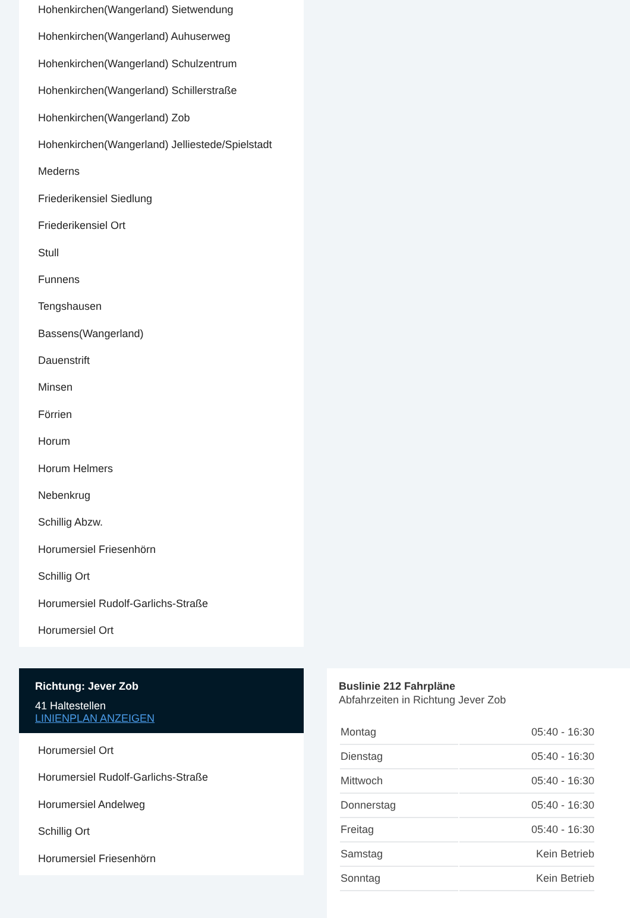Hohenkirchen(Wangerland) Sietwendung
Hohenkirchen(Wangerland) Auhuserweg
Hohenkirchen(Wangerland) Schulzentrum
Hohenkirchen(Wangerland) Schillerstraße
Hohenkirchen(Wangerland) Zob
Hohenkirchen(Wangerland) Jelliestede/Spielstadt
Mederns
Friederikensiel Siedlung
Friederikensiel Ort
Stull
Funnens
Tengshausen
Bassens(Wangerland)
Dauenstrift
Minsen
Förrien
Horum
Horum Helmers
Nebenkrug
Schillig Abzw.
Horumersiel Friesenhörn
Schillig Ort
Horumersiel Rudolf-Garlichs-Straße
Horumersiel Ort
Richtung: Jever Zob
41 Haltestellen
LINIENPLAN ANZEIGEN
Horumersiel Ort
Horumersiel Rudolf-Garlichs-Straße
Horumersiel Andelweg
Schillig Ort
Horumersiel Friesenhörn
Buslinie 212 Fahrpläne
Abfahrzeiten in Richtung Jever Zob
| Montag | 05:40 - 16:30 |
| Dienstag | 05:40 - 16:30 |
| Mittwoch | 05:40 - 16:30 |
| Donnerstag | 05:40 - 16:30 |
| Freitag | 05:40 - 16:30 |
| Samstag | Kein Betrieb |
| Sonntag | Kein Betrieb |